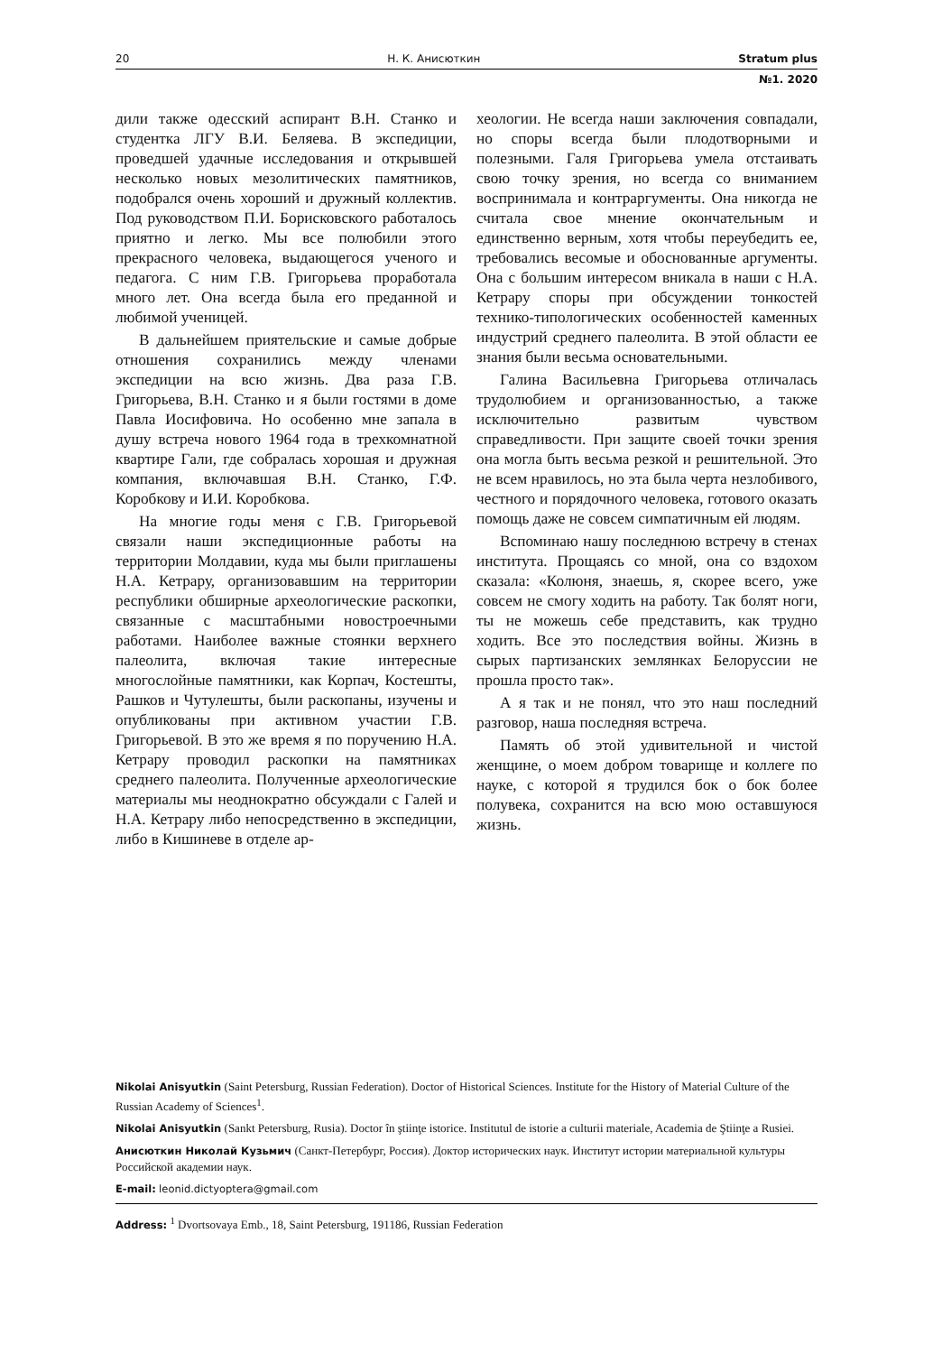20 Н. К. Анисюткин Stratum plus
№1. 2020
дили также одесский аспирант В.Н. Станко и студентка ЛГУ В.И. Беляева. В экспедиции, проведшей удачные исследования и открывшей несколько новых мезолитических памятников, подобрался очень хороший и дружный коллектив. Под руководством П.И. Борисковского работалось приятно и легко. Мы все полюбили этого прекрасного человека, выдающегося ученого и педагога. С ним Г.В. Григорьева проработала много лет. Она всегда была его преданной и любимой ученицей.
В дальнейшем приятельские и самые добрые отношения сохранились между членами экспедиции на всю жизнь. Два раза Г.В. Григорьева, В.Н. Станко и я были гостями в доме Павла Иосифовича. Но особенно мне запала в душу встреча нового 1964 года в трехкомнатной квартире Гали, где собралась хорошая и дружная компания, включавшая В.Н. Станко, Г.Ф. Коробкову и И.И. Коробкова.
На многие годы меня с Г.В. Григорьевой связали наши экспедиционные работы на территории Молдавии, куда мы были приглашены Н.А. Кетрару, организовавшим на территории республики обширные археологические раскопки, связанные с масштабными новостроечными работами. Наиболее важные стоянки верхнего палеолита, включая такие интересные многослойные памятники, как Корпач, Костешты, Рашков и Чутулешты, были раскопаны, изучены и опубликованы при активном участии Г.В. Григорьевой. В это же время я по поручению Н.А. Кетрару проводил раскопки на памятниках среднего палеолита. Полученные археологические материалы мы неоднократно обсуждали с Галей и Н.А. Кетрару либо непосредственно в экспедиции, либо в Кишиневе в отделе ар-
хеологии. Не всегда наши заключения совпадали, но споры всегда были плодотворными и полезными. Галя Григорьева умела отстаивать свою точку зрения, но всегда со вниманием воспринимала и контраргументы. Она никогда не считала свое мнение окончательным и единственно верным, хотя чтобы переубедить ее, требовались весомые и обоснованные аргументы. Она с большим интересом вникала в наши с Н.А. Кетрару споры при обсуждении тонкостей технико-типологических особенностей каменных индустрий среднего палеолита. В этой области ее знания были весьма основательными.
Галина Васильевна Григорьева отличалась трудолюбием и организованностью, а также исключительно развитым чувством справедливости. При защите своей точки зрения она могла быть весьма резкой и решительной. Это не всем нравилось, но эта была черта незлобивого, честного и порядочного человека, готового оказать помощь даже не совсем симпатичным ей людям.
Вспоминаю нашу последнюю встречу в стенах института. Прощаясь со мной, она со вздохом сказала: «Колюня, знаешь, я, скорее всего, уже совсем не смогу ходить на работу. Так болят ноги, ты не можешь себе представить, как трудно ходить. Все это последствия войны. Жизнь в сырых партизанских землянках Белоруссии не прошла просто так».
А я так и не понял, что это наш последний разговор, наша последняя встреча.
Память об этой удивительной и чистой женщине, о моем добром товарище и коллеге по науке, с которой я трудился бок о бок более полувека, сохранится на всю мою оставшуюся жизнь.
Nikolai Anisyutkin (Saint Petersburg, Russian Federation). Doctor of Historical Sciences. Institute for the History of Material Culture of the Russian Academy of Sciences<sup>1</sup>.
Nikolai Anisyutkin (Sankt Petersburg, Rusia). Doctor în ştiinţe istorice. Institutul de istorie a culturii materiale, Academia de Ştiinţe a Rusiei.
Анисюткин Николай Кузьмич (Санкт-Петербург, Россия). Доктор исторических наук. Институт истории материальной культуры Российской академии наук.
E-mail: leonid.dictyoptera@gmail.com
Address: <sup>1</sup> Dvortsovaya Emb., 18, Saint Petersburg, 191186, Russian Federation